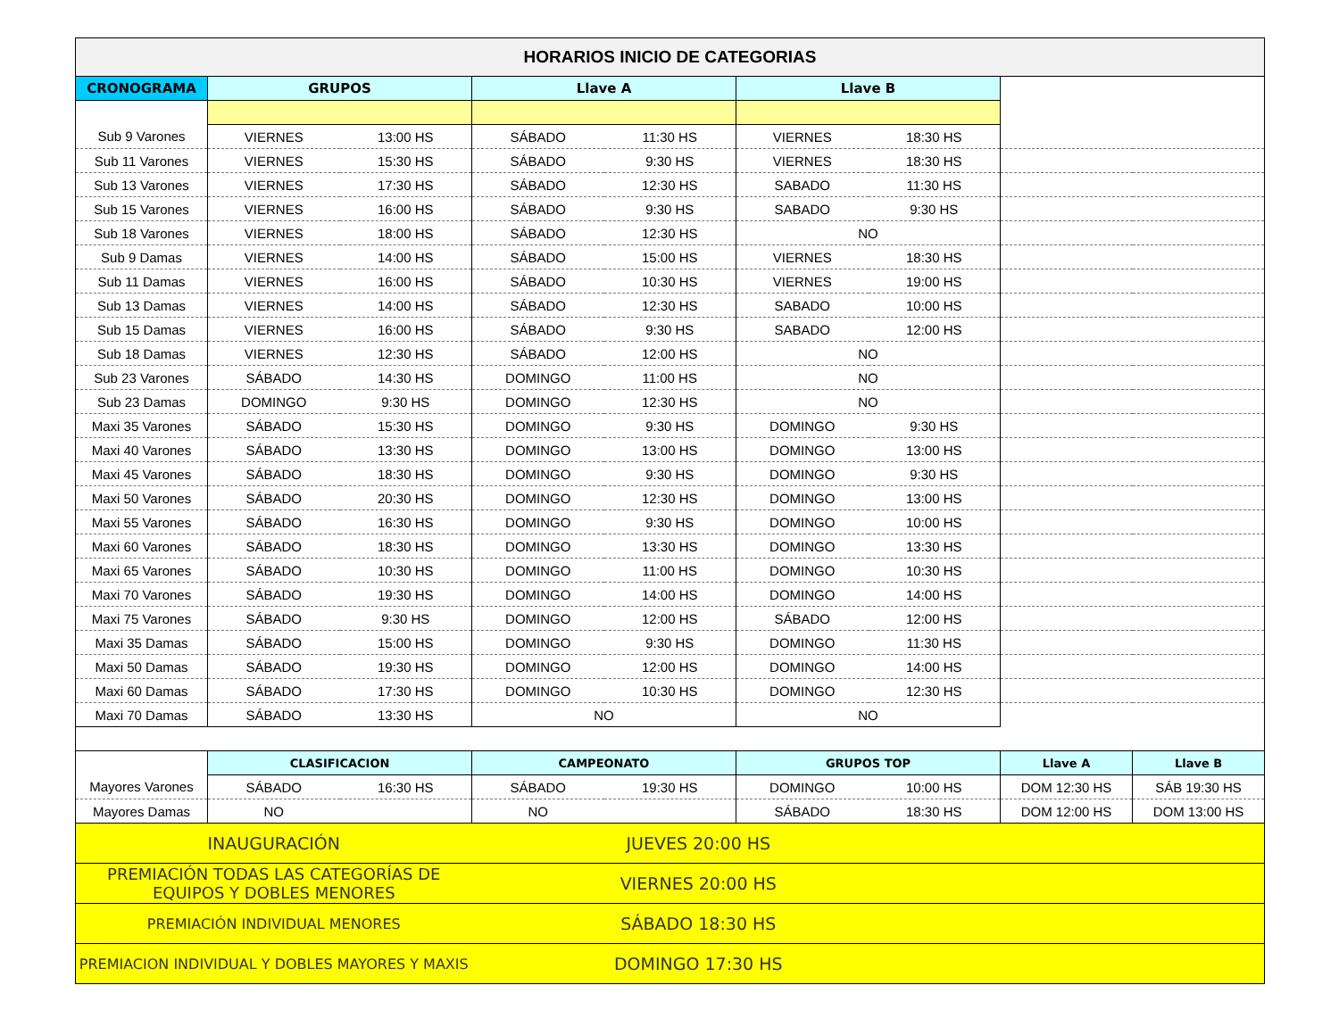| HORARIOS INICIO DE CATEGORIAS | | | | | | | | |
| --- | --- | --- | --- | --- | --- | --- | --- | --- |
| CRONOGRAMA | GRUPOS | | Llave A | | Llave B | | | |
| Sub 9 Varones | VIERNES | 13:00 HS | SÁBADO | 11:30 HS | VIERNES | 18:30 HS | | |
| Sub 11 Varones | VIERNES | 15:30 HS | SÁBADO | 9:30 HS | VIERNES | 18:30 HS | | |
| Sub 13 Varones | VIERNES | 17:30 HS | SÁBADO | 12:30 HS | SABADO | 11:30 HS | | |
| Sub 15 Varones | VIERNES | 16:00 HS | SÁBADO | 9:30 HS | SABADO | 9:30 HS | | |
| Sub 18 Varones | VIERNES | 18:00 HS | SÁBADO | 12:30 HS | NO | | | |
| Sub 9 Damas | VIERNES | 14:00 HS | SÁBADO | 15:00 HS | VIERNES | 18:30 HS | | |
| Sub 11 Damas | VIERNES | 16:00 HS | SÁBADO | 10:30 HS | VIERNES | 19:00 HS | | |
| Sub 13 Damas | VIERNES | 14:00 HS | SÁBADO | 12:30 HS | SABADO | 10:00 HS | | |
| Sub 15 Damas | VIERNES | 16:00 HS | SÁBADO | 9:30 HS | SABADO | 12:00 HS | | |
| Sub 18 Damas | VIERNES | 12:30 HS | SÁBADO | 12:00 HS | NO | | | |
| Sub 23 Varones | SÁBADO | 14:30 HS | DOMINGO | 11:00 HS | NO | | | |
| Sub 23 Damas | DOMINGO | 9:30 HS | DOMINGO | 12:30 HS | NO | | | |
| Maxi 35 Varones | SÁBADO | 15:30 HS | DOMINGO | 9:30 HS | DOMINGO | 9:30 HS | | |
| Maxi 40 Varones | SÁBADO | 13:30 HS | DOMINGO | 13:00 HS | DOMINGO | 13:00 HS | | |
| Maxi 45 Varones | SÁBADO | 18:30 HS | DOMINGO | 9:30 HS | DOMINGO | 9:30 HS | | |
| Maxi 50 Varones | SÁBADO | 20:30 HS | DOMINGO | 12:30 HS | DOMINGO | 13:00 HS | | |
| Maxi 55 Varones | SÁBADO | 16:30 HS | DOMINGO | 9:30 HS | DOMINGO | 10:00 HS | | |
| Maxi 60 Varones | SÁBADO | 18:30 HS | DOMINGO | 13:30 HS | DOMINGO | 13:30 HS | | |
| Maxi 65 Varones | SÁBADO | 10:30 HS | DOMINGO | 11:00 HS | DOMINGO | 10:30 HS | | |
| Maxi 70 Varones | SÁBADO | 19:30 HS | DOMINGO | 14:00 HS | DOMINGO | 14:00 HS | | |
| Maxi 75 Varones | SÁBADO | 9:30 HS | DOMINGO | 12:00 HS | SÁBADO | 12:00 HS | | |
| Maxi 35 Damas | SÁBADO | 15:00 HS | DOMINGO | 9:30 HS | DOMINGO | 11:30 HS | | |
| Maxi 50 Damas | SÁBADO | 19:30 HS | DOMINGO | 12:00 HS | DOMINGO | 14:00 HS | | |
| Maxi 60 Damas | SÁBADO | 17:30 HS | DOMINGO | 10:30 HS | DOMINGO | 12:30 HS | | |
| Maxi 70 Damas | SÁBADO | 13:30 HS | NO | | NO | | | |
| | CLASIFICACION | | CAMPEONATO | | GRUPOS TOP | | Llave A | Llave B |
| Mayores Varones | SÁBADO | 16:30 HS | SÁBADO | 19:30 HS | DOMINGO | 10:00 HS | DOM 12:30 HS | SÁB 19:30 HS |
| Mayores Damas | NO | | NO | | SÁBADO | 18:30 HS | DOM 12:00 HS | DOM 13:00 HS |
| INAUGURACIÓN | | | JUEVES 20:00 HS | | | | | |
| PREMIACIÓN TODAS LAS CATEGORÍAS DE EQUIPOS Y DOBLES MENORES | | | VIERNES 20:00 HS | | | | | |
| PREMIACIÓN INDIVIDUAL MENORES | | | SÁBADO 18:30 HS | | | | | |
| PREMIACION INDIVIDUAL Y DOBLES MAYORES Y MAXIS | | | DOMINGO 17:30 HS | | | | | |